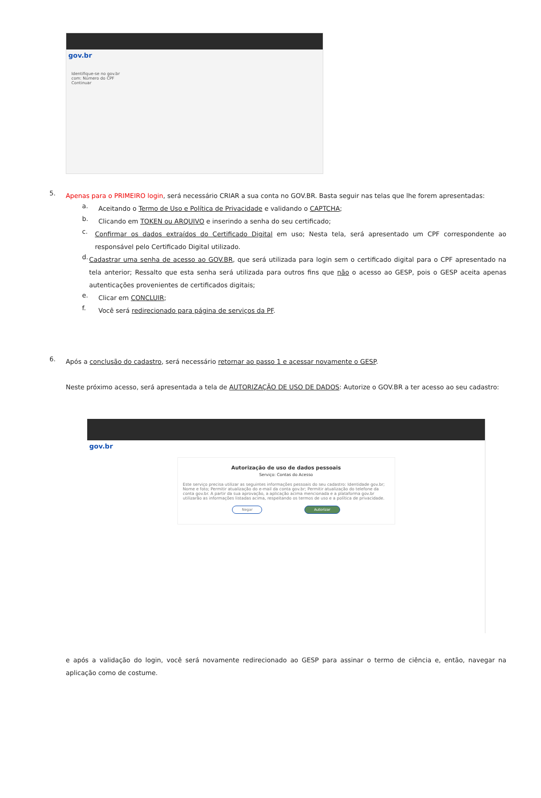gov.br
Identifique-se no gov.br com: Número do CPF Continuar
5.
Apenas para o PRIMEIRO login, será necessário CRIAR a sua conta no GOV.BR. Basta seguir nas telas que lhe forem apresentadas:
a.
Aceitando o Termo de Uso e Política de Privacidade e validando o CAPTCHA;
b.
Clicando em TOKEN ou ARQUIVO e inserindo a senha do seu certificado;
c.
Confirmar os dados extraídos do Certificado Digital em uso; Nesta tela, será apresentado um CPF correspondente ao responsável pelo Certificado Digital utilizado.
d.
Cadastrar uma senha de acesso ao GOV.BR, que será utilizada para login sem o certificado digital para o CPF apresentado na tela anterior; Ressalto que esta senha será utilizada para outros fins que não o acesso ao GESP, pois o GESP aceita apenas autenticações provenientes de certificados digitais;
e.
Clicar em CONCLUIR;
f.
Você será redirecionado para página de serviços da PF.
6.
Após a conclusão do cadastro, será necessário retornar ao passo 1 e acessar novamente o GESP.
Neste próximo acesso, será apresentada a tela de AUTORIZAÇÃO DE USO DE DADOS: Autorize o GOV.BR a ter acesso ao seu cadastro:
gov.br
Autorização de uso de dados pessoais
Serviço: Contas do Acesso
Este serviço precisa utilizar as seguintes informações pessoais do seu cadastro: Identidade gov.br; Nome e foto; Permitir atualização do e-mail da conta gov.br; Permitir atualização do telefone da conta gov.br. A partir da sua aprovação, a aplicação acima mencionada e a plataforma gov.br utilizarão as informações listadas acima, respeitando os termos de uso e a política de privacidade.
Negar Autorizar
e após a validação do login, você será novamente redirecionado ao GESP para assinar o termo de ciência e, então, navegar na aplicação como de costume.